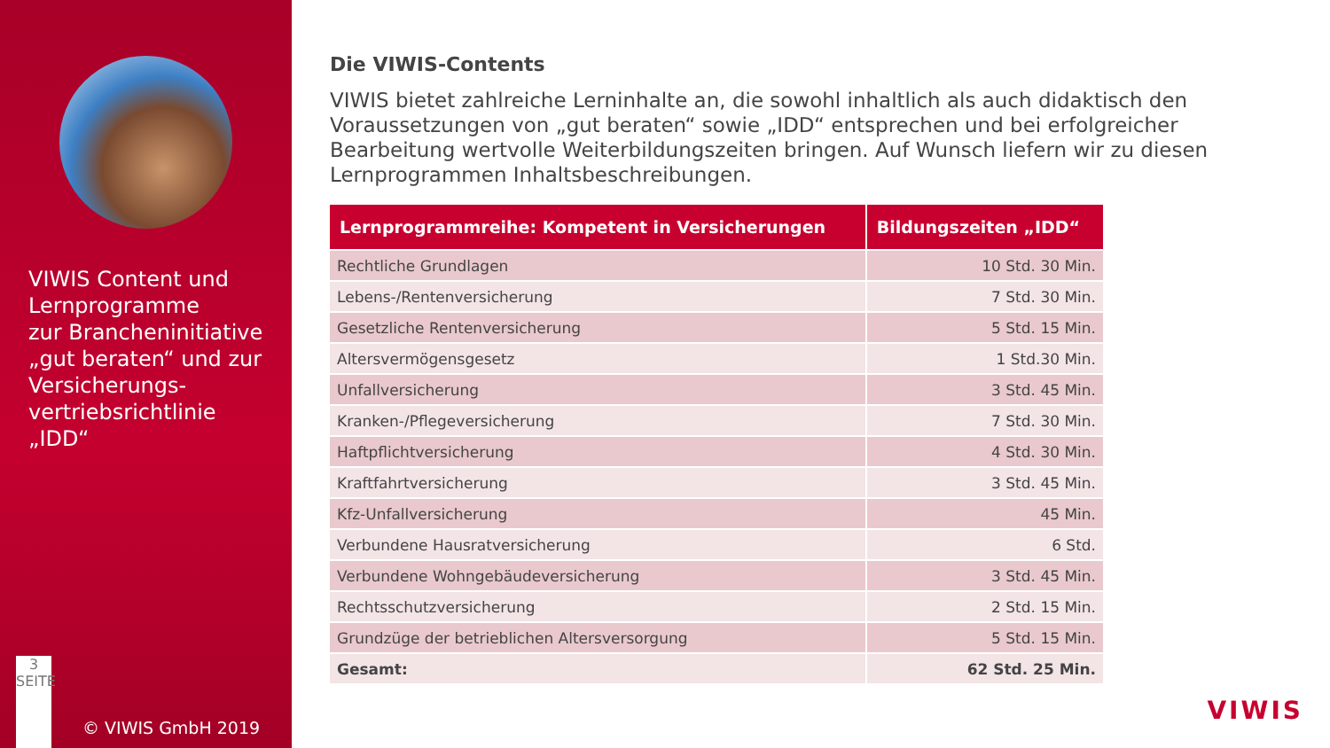VIWIS Content und
Lernprogramme
zur Brancheninitiative
„gut beraten“ und zur
Versicherungs-
vertriebsrichtlinie
„IDD“
3
SEITE
© VIWIS GmbH 2019
Die VIWIS-Contents
VIWIS bietet zahlreiche Lerninhalte an, die sowohl inhaltlich als auch didaktisch den Voraussetzungen von „gut beraten“ sowie „IDD“ entsprechen und bei erfolgreicher Bearbeitung wertvolle Weiterbildungszeiten bringen. Auf Wunsch liefern wir zu diesen Lernprogrammen Inhaltsbeschreibungen.
| Lernprogrammreihe: Kompetent in Versicherungen | Bildungszeiten „IDD“ |
| --- | --- |
| Rechtliche Grundlagen | 10 Std. 30 Min. |
| Lebens-/Rentenversicherung | 7 Std. 30 Min. |
| Gesetzliche Rentenversicherung | 5 Std. 15 Min. |
| Altersvermögensgesetz | 1 Std.30 Min. |
| Unfallversicherung | 3 Std. 45 Min. |
| Kranken-/Pflegeversicherung | 7 Std. 30 Min. |
| Haftpflichtversicherung | 4 Std. 30 Min. |
| Kraftfahrtversicherung | 3 Std. 45 Min. |
| Kfz-Unfallversicherung | 45 Min. |
| Verbundene Hausratversicherung | 6 Std. |
| Verbundene Wohngebäudeversicherung | 3 Std. 45 Min. |
| Rechtsschutzversicherung | 2 Std. 15 Min. |
| Grundzüge der betrieblichen Altersversorgung | 5 Std. 15 Min. |
| Gesamt: | 62 Std. 25 Min. |
VIWIS